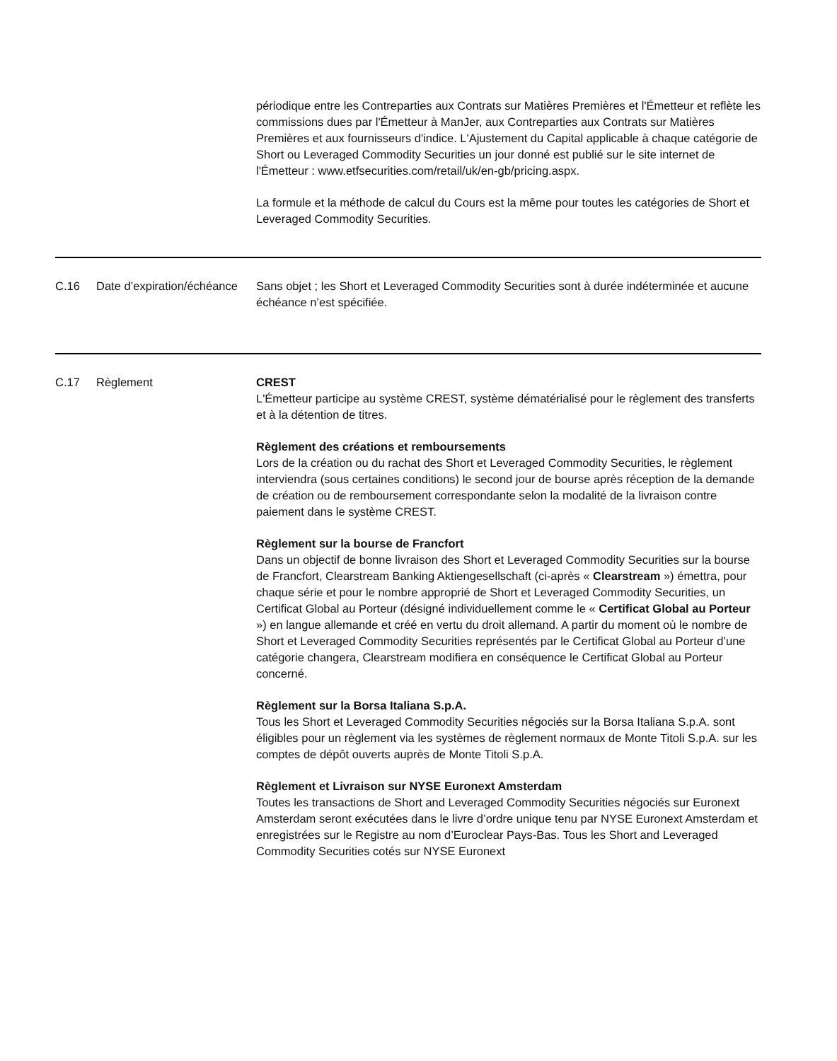| | | périodique entre les Contreparties aux Contrats sur Matières Premières et l'Émetteur et reflète les commissions dues par l'Émetteur à ManJer, aux Contreparties aux Contrats sur Matières Premières et aux fournisseurs d'indice. L'Ajustement du Capital applicable à chaque catégorie de Short ou Leveraged Commodity Securities un jour donné est publié sur le site internet de l'Émetteur : www.etfsecurities.com/retail/uk/en-gb/pricing.aspx. La formule et la méthode de calcul du Cours est la même pour toutes les catégories de Short et Leveraged Commodity Securities. |
| C.16 | Date d’expiration/échéance | Sans objet ; les Short et Leveraged Commodity Securities sont à durée indéterminée et aucune échéance n’est spécifiée. |
| C.17 | Règlement | CREST L'Émetteur participe au système CREST, système dématérialisé pour le règlement des transferts et à la détention de titres. Règlement des créations et remboursements Lors de la création ou du rachat des Short et Leveraged Commodity Securities, le règlement interviendra (sous certaines conditions) le second jour de bourse après réception de la demande de création ou de remboursement correspondante selon la modalité de la livraison contre paiement dans le système CREST. Règlement sur la bourse de Francfort Dans un objectif de bonne livraison des Short et Leveraged Commodity Securities sur la bourse de Francfort, Clearstream Banking Aktiengesellschaft (ci-après « Clearstream ») émettra, pour chaque série et pour le nombre approprié de Short et Leveraged Commodity Securities, un Certificat Global au Porteur (désigné individuellement comme le « Certificat Global au Porteur ») en langue allemande et créé en vertu du droit allemand. A partir du moment où le nombre de Short et Leveraged Commodity Securities représentés par le Certificat Global au Porteur d’une catégorie changera, Clearstream modifiera en conséquence le Certificat Global au Porteur concerné. Règlement sur la Borsa Italiana S.p.A. Tous les Short et Leveraged Commodity Securities négociés sur la Borsa Italiana S.p.A. sont éligibles pour un règlement via les systèmes de règlement normaux de Monte Titoli S.p.A. sur les comptes de dépôt ouverts auprès de Monte Titoli S.p.A. Règlement et Livraison sur NYSE Euronext Amsterdam Toutes les transactions de Short and Leveraged Commodity Securities négociés sur Euronext Amsterdam seront exécutées dans le livre d’ordre unique tenu par NYSE Euronext Amsterdam et enregistrées sur le Registre au nom d’Euroclear Pays-Bas. Tous les Short and Leveraged Commodity Securities cotés sur NYSE Euronext |